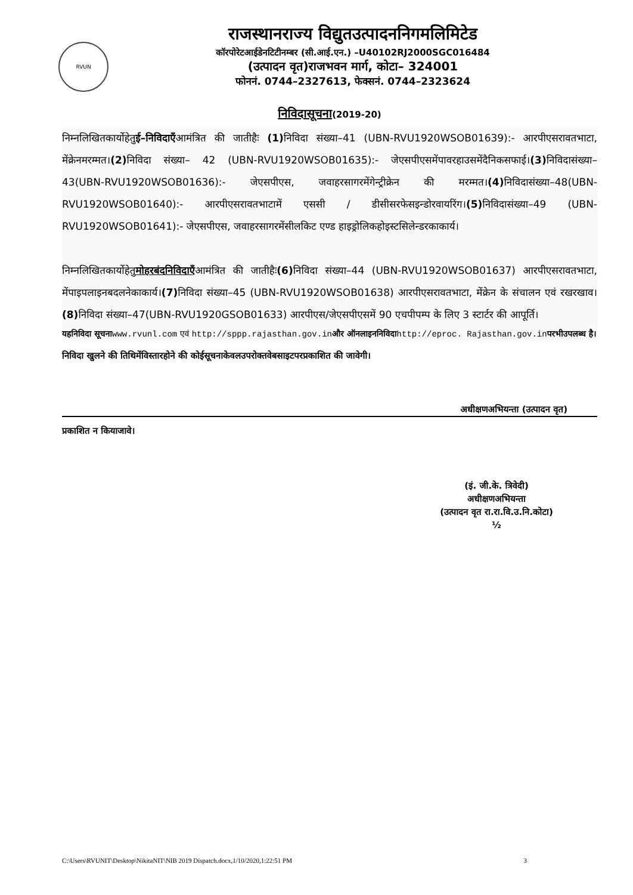RVUN
राजस्थानराज्य विद्युतउत्पादननिगमलिमिटेड
कॉरपोरेटआईडेनटिटीनम्बर (सी.आई.एन.) –U40102RJ2000SGC016484
(उत्पादन वृत)राजभवन मार्ग, कोटा– 324001
फोननं. 0744–2327613, फेक्सनं. 0744–2323624
निविदासूचना(2019-20)
निम्नलिखितकार्योहेतुई–निविदाएँआमंत्रित की जातीहैः (1) निविदा संख्या–41 (UBN-RVU1920WSOB01639):- आरपीएसरावतभाटा, मेंक्रेनमरम्मत।(2) निविदा संख्या– 42 (UBN-RVU1920WSOB01635):- जेएसपीएसमेंपावरहाउसमेंदैनिकसफाई।(3) निविदासंख्या–43(UBN-RVU1920WSOB01636):- जेएसपीएस, जवाहरसागरमेंगेन्ट्रीक्रेन की मरम्मत।(4) निविदासंख्या–48(UBN-RVU1920WSOB01640):- आरपीएसरावतभाटामें एससी / डीसीसरफेसइन्डोरवायरिंग।(5) निविदासंख्या–49 (UBN-RVU1920WSOB01641):- जेएसपीएस, जवाहरसागरमेंसीलकिट एण्ड हाइड्रोलिकहोइस्टसिलेन्डरकाकार्य।
निम्नलिखितकार्योहेतुमोहरबंदनिविदाएँआमंत्रित की जातीहैः(6) निविदा संख्या–44 (UBN-RVU1920WSOB01637) आरपीएसरावतभाटा, मेंपाइपलाइनबदलनेकाकार्य।(7) निविदा संख्या–45 (UBN-RVU1920WSOB01638) आरपीएसरावतभाटा, मेंक्रेन के संचालन एवं रखरखाव।(8) निविदा संख्या–47(UBN-RVU1920GSOB01633) आरपीएस/जेएसपीएसमें 90 एचपीपम्प के लिए 3 स्टार्टर की आपूर्ति।
यहनिविदा सूचनाwww.rvunl.com एवं http://sppp.rajasthan.gov.in और ऑनलाइननिविदाhttp://eproc. Rajasthan.gov.in परभीउपलब्ध है।
निविदा खुलने की तिथिमेंविस्तारहोने की कोईसूचनाकेवलउपरोक्तवेबसाइटपरप्रकाशित की जावेगी।
अधीक्षणअभियन्ता (उत्पादन वृत)
प्रकाशित न कियाजावे।
(इं. जी.के. त्रिवेदी)
अधीक्षणअभियन्ता
(उत्पादन वृत रा.रा.वि.उ.नि.कोटा)
½
C:\Users\RVUNIT\Desktop\NikitaNIT\NIB 2019 Dispatch.docx,1/10/2020,1:22:51 PM 3